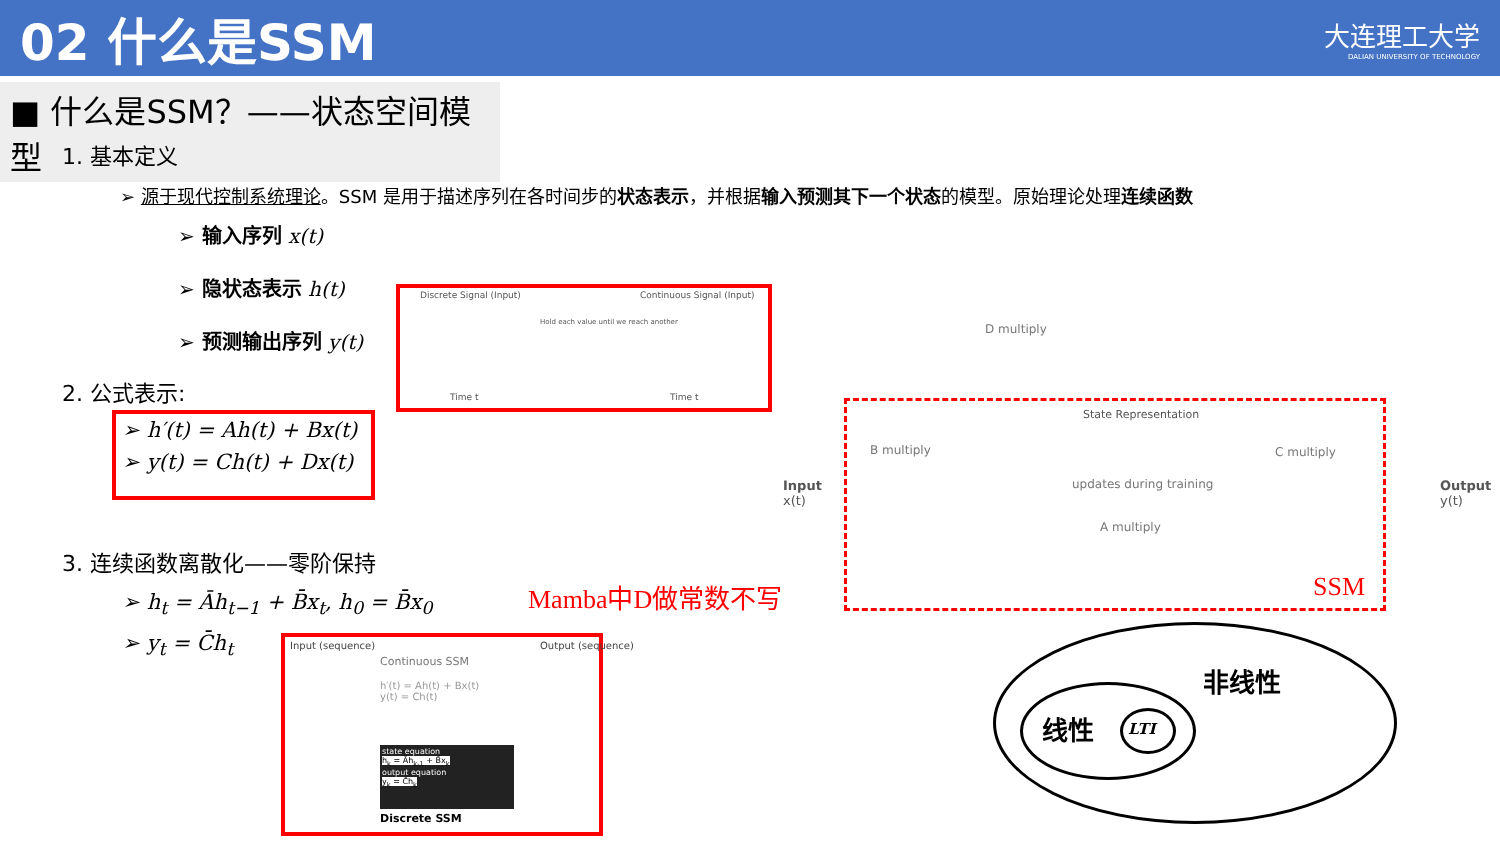02 什么是SSM
大连理工大学
DALIAN UNIVERSITY OF TECHNOLOGY
■ 什么是SSM？——状态空间模型
1. 基本定义
➢ 源于现代控制系统理论。SSM 是用于描述序列在各时间步的状态表示，并根据输入预测其下一个状态的模型。原始理论处理连续函数
➢ 输入序列 x(t)
➢ 隐状态表示 h(t)
➢ 预测输出序列 y(t)
2. 公式表示:
➢ h′(t) = Ah(t) + Bx(t)
➢ y(t) = Ch(t) + Dx(t)
3. 连续函数离散化——零阶保持
➢ h<sub>t</sub> = Āh<sub>t−1</sub> + B̄x<sub>t</sub>, h<sub>0</sub> = B̄x<sub>0</sub>
➢ y<sub>t</sub> = C̄h<sub>t</sub>
Discrete Signal (Input)
Hold each value until we reach another
Continuous Signal (Input)
Time t Time t
Input (sequence)
Continuous SSM
Output (sequence)
h′(t) = Ah(t) + Bx(t)
y(t) = Ch(t)
state equation
h<sub>k</sub> = Āh<sub>k-1</sub> + B̄x<sub>k</sub>
output equation
y<sub>k</sub> = C̄h<sub>k</sub>
Discrete SSM
Mamba中D做常数不写
D multiply
Input
x(t)
B multiply
State Representation
updates during training
C multiply
A multiply
Output
y(t)
SSM
非线性
线性 LTI